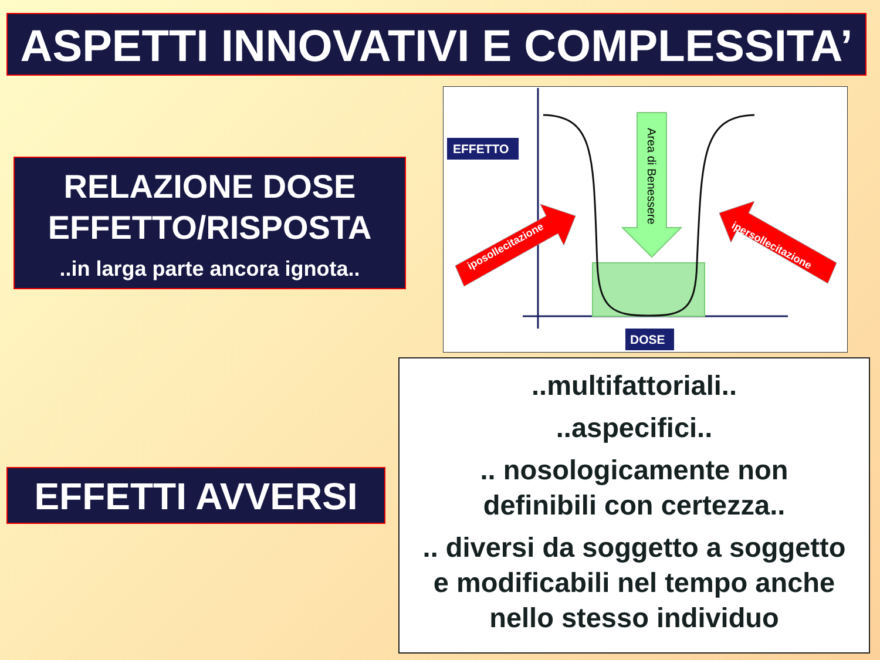ASPETTI INNOVATIVI E COMPLESSITA’
RELAZIONE DOSE
EFFETTO/RISPOSTA
..in larga parte ancora ignota..
Area di Benessere
iposollecitazione
ipersollecitazione
EFFETTO
DOSE
EFFETTI AVVERSI
..multifattoriali..
..aspecifici..
.. nosologicamente non
definibili con certezza..
.. diversi da soggetto a soggetto
e modificabili nel tempo anche
nello stesso individuo